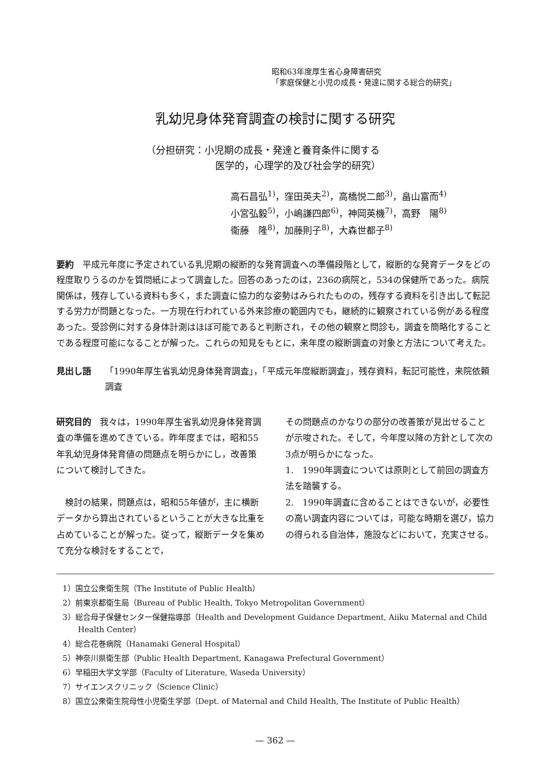昭和63年度厚生省心身障害研究
「家庭保健と小児の成長・発達に関する総合的研究」
乳幼児身体発育調査の検討に関する研究
（分担研究：小児期の成長・発達と養育条件に関する
医学的，心理学的及び社会学的研究）
高石昌弘<sup>1)</sup>，窪田英夫<sup>2)</sup>，高橋悦二郎<sup>3)</sup>，畠山富而<sup>4)</sup>
小宮弘毅<sup>5)</sup>，小嶋謙四郎<sup>6)</sup>，神岡英機<sup>7)</sup>，高野　陽<sup>8)</sup>
衞藤　隆<sup>8)</sup>，加藤則子<sup>8)</sup>，大森世都子<sup>8)</sup>
要約　平成元年度に予定されている乳児期の縦断的な発育調査への準備段階として，縦断的な発育データをどの程度取りうるのかを質問紙によって調査した。回答のあったのは，236の病院と，534の保健所であった。病院関係は，残存している資料も多く，また調査に協力的な姿勢はみられたものの，残存する資料を引き出して転記する労力が問題となった。一方現在行われている外来診療の範囲内でも，継続的に観察されている例がある程度あった。受診例に対する身体計測はほぼ可能であると判断され，その他の観察と問診も，調査を簡略化することである程度可能になることが解った。これらの知見をもとに，来年度の縦断調査の対象と方法について考えた。
見出し語 「1990年厚生省乳幼児身体発育調査」，「平成元年度縦断調査」，残存資料，転記可能性，来院依頼調査
研究目的　我々は，1990年厚生省乳幼児身体発育調査の準備を進めてきている。昨年度までは，昭和55年乳幼児身体発育値の問題点を明らかにし，改善策について検討してきた。
　検討の結果，問題点は，昭和55年値が，主に横断データから算出されているということが大きな比重を占めていることが解った。従って，縦断データを集めて充分な検討をすることで，
その問題点のかなりの部分の改善策が見出せることが示唆された。そして，今年度以降の方針として次の3点が明らかになった。
1.　1990年調査については原則として前回の調査方法を踏襲する。
2.　1990年調査に含めることはできないが，必要性の高い調査内容については，可能な時期を選び，協力の得られる自治体，施設などにおいて，充実させる。
1）国立公衆衛生院（The Institute of Public Health）
2）前東京都衛生局（Bureau of Public Health, Tokyo Metropolitan Government）
3）総合母子保健センター保健指導部（Health and Development Guidance Department, Aiiku Maternal and Child Health Center）
4）総合花巻病院（Hanamaki General Hospital）
5）神奈川県衛生部（Public Health Department, Kanagawa Prefectural Government）
6）早稲田大学文学部（Faculty of Literature, Waseda University）
7）サイエンスクリニック（Science Clinic）
8）国立公衆衛生院母性小児衛生学部（Dept. of Maternal and Child Health, The Institute of Public Health）
— 362 —